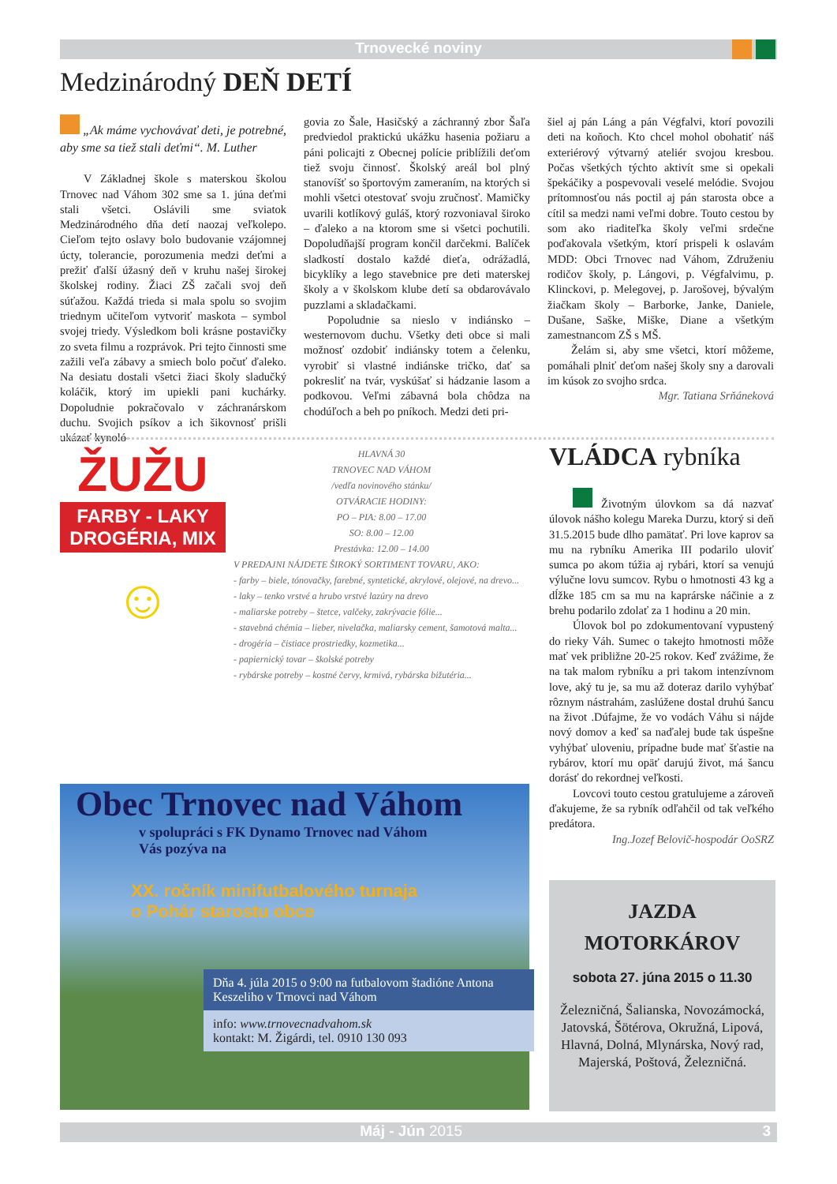Trnovecké noviny
Medzinárodný DEŇ DETÍ
„Ak máme vychovávať deti, je potrebné, aby sme sa tiež stali deťmi“. M. Luther
V Základnej škole s materskou školou Trnovec nad Váhom 302 sme sa 1. júna deťmi stali všetci. Oslávili sme sviatok Medzinárodného dňa detí naozaj veľkolepo. Cieľom tejto oslavy bolo budovanie vzájomnej úcty, tolerancie, porozumenia medzi deťmi a prežiť ďalší úžasný deň v kruhu našej širokej školskej rodiny. Žiaci ZŠ začali svoj deň súťažou. Každá trieda si mala spolu so svojim triednym učiteľom vytvoriť maskota – symbol svojej triedy. Výsledkom boli krásne postavičky zo sveta filmu a rozprávok. Pri tejto činnosti sme zažili veľa zábavy a smiech bolo počuť ďaleko. Na desiatu dostali všetci žiaci školy sladučký koláčik, ktorý im upiekli pani kuchárky. Dopoludnie pokračovalo v záchranárskom duchu. Svojich psíkov a ich šikovnosť prišli ukázať kynoló-
govia zo Šale, Hasičský a záchranný zbor Šaľa predviedol praktickú ukážku hasenia požiaru a páni policajti z Obecnej polície priblížili deťom tiež svoju činnosť. Školský areál bol plný stanovíšť so športovým zameraním, na ktorých si mohli všetci otestovať svoju zručnosť. Mamičky uvarili kotlíkový guláš, ktorý rozvoniaval široko – ďaleko a na ktorom sme si všetci pochutili. Dopoludňajší program končil darčekmi. Balíček sladkostí dostalo každé dieťa, odrážadlá, bicyklíky a lego stavebnice pre deti materskej školy a v školskom klube detí sa obdarovávalo puzzlami a skladačkami.
Popoludnie sa nieslo v indiánsko – westernovom duchu. Všetky deti obce si mali možnosť ozdobiť indiánsky totem a čelenku, vyrobiť si vlastné indiánske tričko, dať sa pokresliť na tvár, vyskúšať si hádzanie lasom a podkovou. Veľmi zábavná bola chôdza na chodúľoch a beh po pníkoch. Medzi deti pri-
šiel aj pán Láng a pán Végfalvi, ktorí povozili deti na koňoch. Kto chcel mohol obohatiť náš exteriérový výtvarný ateliér svojou kresbou. Počas všetkých týchto aktivít sme si opekali špekáčiky a pospevovali veselé melódie. Svojou prítomnosťou nás poctil aj pán starosta obce a cítil sa medzi nami veľmi dobre. Touto cestou by som ako riaditeľka školy veľmi srdečne poďakovala všetkým, ktorí prispeli k oslavám MDD: Obci Trnovec nad Váhom, Združeniu rodičov školy, p. Lángovi, p. Végfalvimu, p. Klinckovi, p. Melegovej, p. Jarošovej, bývalým žiačkam školy – Barborke, Janke, Daniele, Dušane, Saške, Miške, Diane a všetkým zamestnancom ZŠ s MŠ.
Želám si, aby sme všetci, ktorí môžeme, pomáhali plniť deťom našej školy sny a darovali im kúsok zo svojho srdca.
Mgr. Tatiana Srňáneková
ŽUŽU
FARBY - LAKY
DROGÉRIA, MIX
☺
HLAVNÁ 30
TRNOVEC NAD VÁHOM
/vedľa novinového stánku/
OTVÁRACIE HODINY:
PO – PIA: 8.00 – 17.00
SO: 8.00 – 12.00
Prestávka: 12.00 – 14.00
V PREDAJNI NÁJDETE ŠIROKÝ SORTIMENT TOVARU, AKO:
- farby – biele, tónovačky, farebné, syntetické, akrylové, olejové, na drevo...
- laky – tenko vrstvé a hrubo vrstvé lazúry na drevo
- maliarske potreby – štetce, valčeky, zakrývacie fólie...
- stavebná chémia – lieber, nivelačka, maliarsky cement, šamotová malta...
- drogéria – čistiace prostriedky, kozmetika...
- papiernický tovar – školské potreby
- rybárske potreby – kostné červy, krmivá, rybárska bižutéria...
Obec Trnovec nad Váhom
v spolupráci s FK Dynamo Trnovec nad Váhom Vás pozýva na
XX. ročník minifutbalového turnaja
o Pohár starostu obce
Dňa 4. júla 2015 o 9:00 na futbalovom štadióne Antona Keszeliho v Trnovci nad Váhom
info: www.trnovecnadvahom.sk
kontakt: M. Žigárdi, tel. 0910 130 093
VLÁDCA rybníka
Životným úlovkom sa dá nazvať úlovok nášho kolegu Mareka Durzu, ktorý si deň 31.5.2015 bude dlho pamätať. Pri love kaprov sa mu na rybníku Amerika III podarilo uloviť sumca po akom túžia aj rybári, ktorí sa venujú výlučne lovu sumcov. Rybu o hmotnosti 43 kg a dĺžke 185 cm sa mu na kaprárske náčinie a z brehu podarilo zdolať za 1 hodinu a 20 min.
Úlovok bol po zdokumentovaní vypustený do rieky Váh. Sumec o takejto hmotnosti môže mať vek približne 20-25 rokov. Keď zvážime, že na tak malom rybníku a pri takom intenzívnom love, aký tu je, sa mu až doteraz darilo vyhýbať rôznym nástrahám, zaslúžene dostal druhú šancu na život .Dúfajme, že vo vodách Váhu si nájde nový domov a keď sa naďalej bude tak úspešne vyhýbať uloveniu, prípadne bude mať šťastie na rybárov, ktorí mu opäť darujú život, má šancu dorásť do rekordnej veľkosti.
Lovcovi touto cestou gratulujeme a zároveň ďakujeme, že sa rybník odľahčil od tak veľkého predátora.
Ing.Jozef Belovič-hospodár OoSRZ
JAZDA
MOTORKÁROV
sobota 27. júna 2015 o 11.30
Železničná, Šalianska, Novozámocká, Jatovská, Šötérova, Okružná, Lipová, Hlavná, Dolná, Mlynárska, Nový rad, Majerská, Poštová, Železničná.
Máj - Jún 2015 3